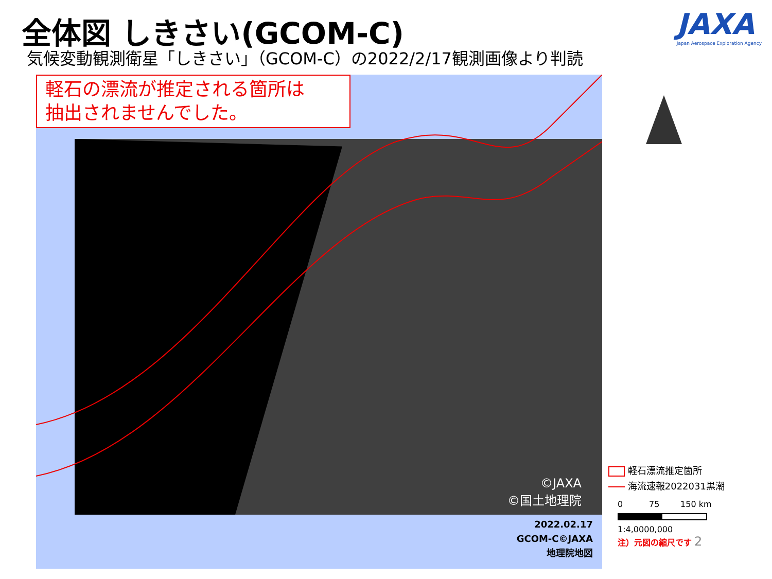全体図 しきさい(GCOM-C)
気候変動観測衛星「しきさい」（GCOM-C）の2022/2/17観測画像より判読
JAXA
Japan Aerospace Exploration Agency
軽石の漂流が推定される箇所は
抽出されませんでした。
©JAXA
©国土地理院
2022.02.17
GCOM-C©JAXA
地理院地図
軽石漂流推定箇所
海流速報2022031黒潮
0 75 150 km
1:4,0000,000
注）元図の縮尺です 2